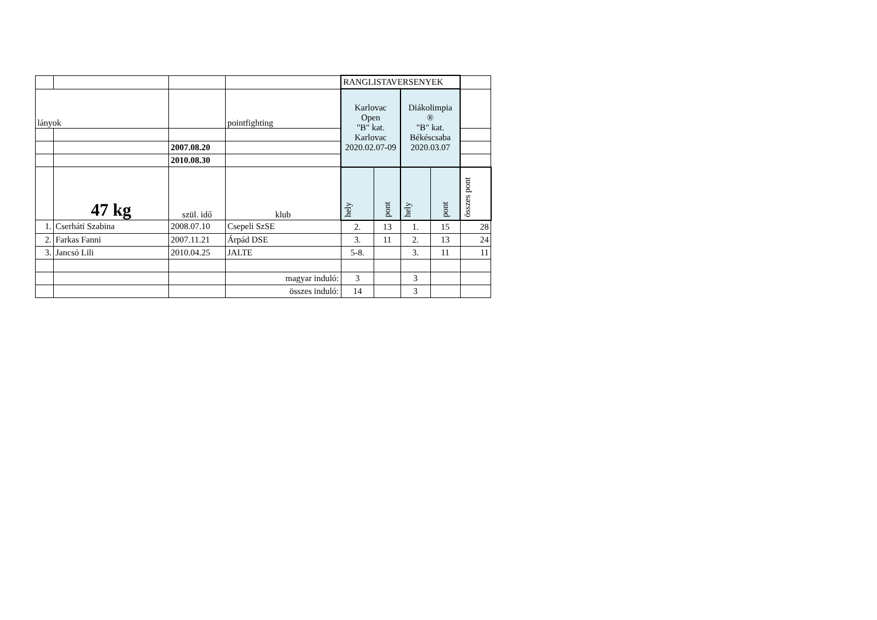| | | | | RANGLISTAVERSENYEK | | | | |
| lányok | | | pointfighting | Karlovac Open "B" kat. Karlovac 2020.02.07-09 | | Diákolimpia ® "B" kat. Békéscsaba 2020.03.07 | | |
| | | 2007.08.20 | | | | | | |
| | | 2010.08.30 | | | | | | |
| | 47 kg | szül. idő | klub | hely | pont | hely | pont | összes pont |
| 1. | Cserháti Szabina | 2008.07.10 | Csepeli SzSE | 2. | 13 | 1. | 15 | 28 |
| 2. | Farkas Fanni | 2007.11.21 | Árpád DSE | 3. | 11 | 2. | 13 | 24 |
| 3. | Jancsó Lili | 2010.04.25 | JALTE | 5-8. | | 3. | 11 | 11 |
| | | | magyar induló: | 3 | | 3 | | |
| | | | összes induló: | 14 | | 3 | | |